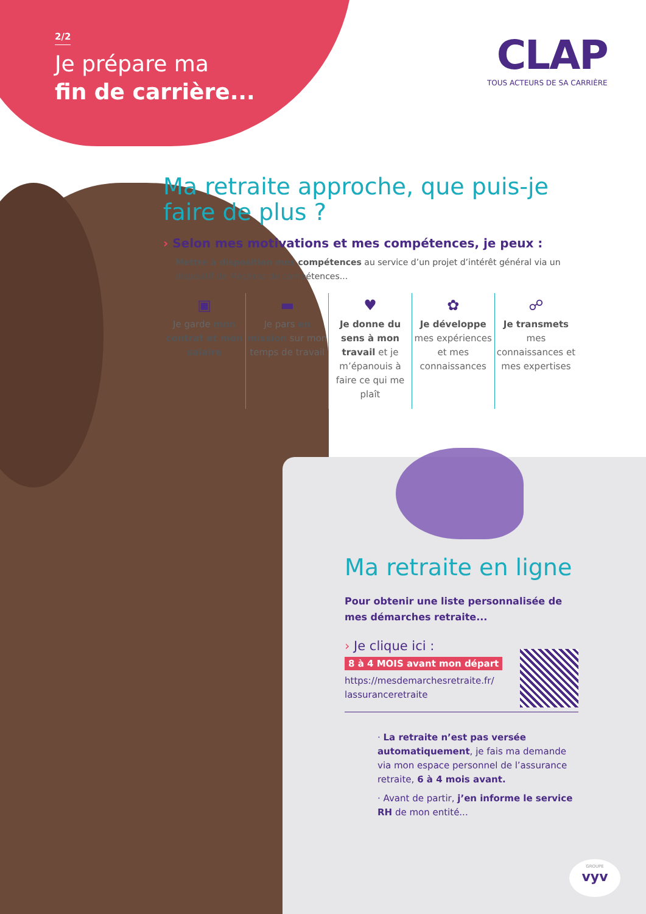2/2
Je prépare ma
fin de carrière...
CLAP
TOUS ACTEURS DE SA CARRIÈRE
Ma retraite approche, que puis-je faire de plus ?
› Selon mes motivations et mes compétences, je peux :
Mettre à disposition mes compétences au service d’un projet d’intérêt général via un dispositif de Mécénat de compétences...
▣
Je garde mon contrat et mon salaire
▬
Je pars en mission sur mon temps de travail
♥
Je donne du sens à mon travail et je m’épanouis à faire ce qui me plaît
✿
Je développe mes expériences et mes connaissances
☍
Je transmets mes connaissances et mes expertises
Ma retraite en ligne
Pour obtenir une liste personnalisée de mes démarches retraite...
› Je clique ici :
8 à 4 MOIS avant mon départ
https://mesdemarchesretraite.fr/
lassuranceretraite
· La retraite n’est pas versée automatiquement, je fais ma demande via mon espace personnel de l’assurance retraite, 6 à 4 mois avant.
· Avant de partir, j’en informe le service RH de mon entité...
GROUPE
vyv